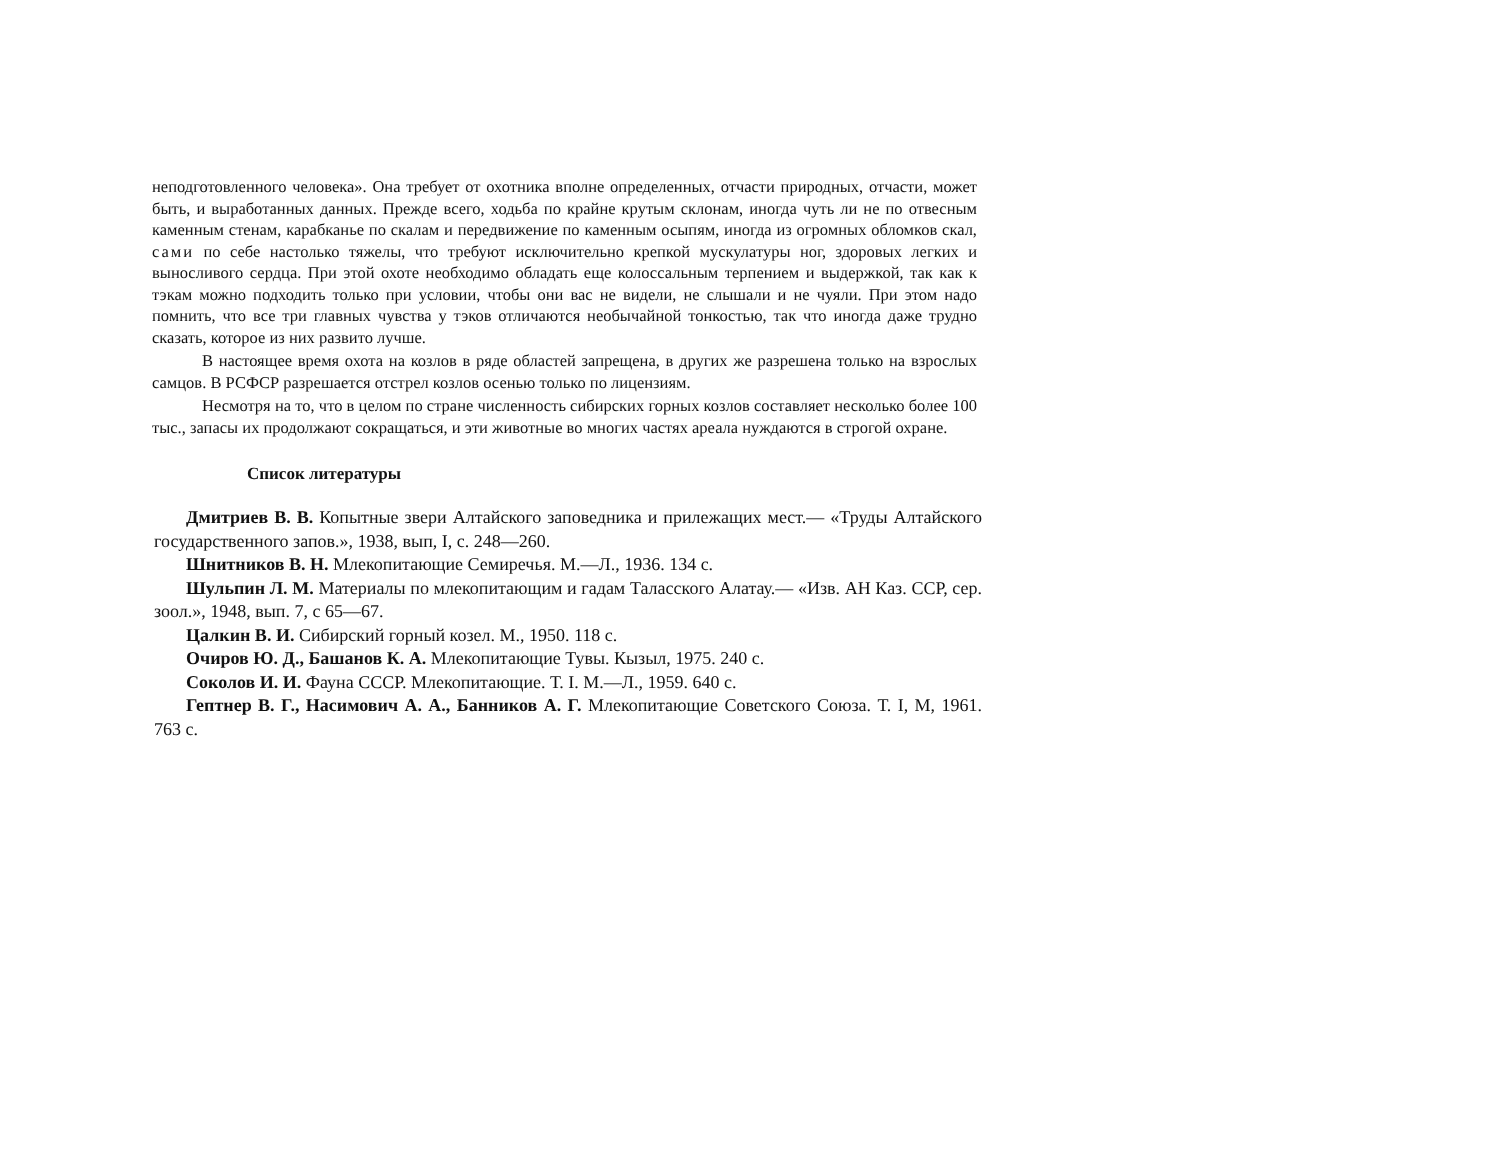неподготовленного человека». Она требует от охотника вполне определенных, отчасти природных, отчасти, может быть, и выработанных данных. Прежде всего, ходьба по крайне крутым склонам, иногда чуть ли не по отвесным каменным стенам, карабканье по скалам и передвижение по каменным осыпям, иногда из огромных обломков скал, сами по себе настолько тяжелы, что требуют исключительно крепкой мускулатуры ног, здоровых легких и выносливого сердца. При этой охоте необходимо обладать еще колоссальным терпением и выдержкой, так как к тэкам можно подходить только при условии, чтобы они вас не видели, не слышали и не чуяли. При этом надо помнить, что все три главных чувства у тэков отличаются необычайной тонкостью, так что иногда даже трудно сказать, которое из них развито лучше.
В настоящее время охота на козлов в ряде областей запрещена, в других же разрешена только на взрослых самцов. В РСФСР разрешается отстрел козлов осенью только по лицензиям.
Несмотря на то, что в целом по стране численность сибирских горных козлов составляет несколько более 100 тыс., запасы их продолжают сокращаться, и эти животные во многих частях ареала нуждаются в строгой охране.
Список литературы
Дмитриев В. В. Копытные звери Алтайского заповедника и прилежащих мест.— «Труды Алтайского государственного запов.», 1938, вып, I, с. 248—260.
Шнитников В. Н. Млекопитающие Семиречья. М.—Л., 1936. 134 с.
Шульпин Л. М. Материалы по млекопитающим и гадам Таласского Алатау.— «Изв. АН Каз. ССР, сер. зоол.», 1948, вып. 7, с 65—67.
Цалкин В. И. Сибирский горный козел. М., 1950. 118 с.
Очиров Ю. Д., Башанов К. А. Млекопитающие Тувы. Кызыл, 1975. 240 с.
Соколов И. И. Фауна СССР. Млекопитающие. Т. I. М.—Л., 1959. 640 с.
Гептнер В. Г., Насимович А. А., Банников А. Г. Млекопитающие Советского Союза. Т. I, М, 1961. 763 с.